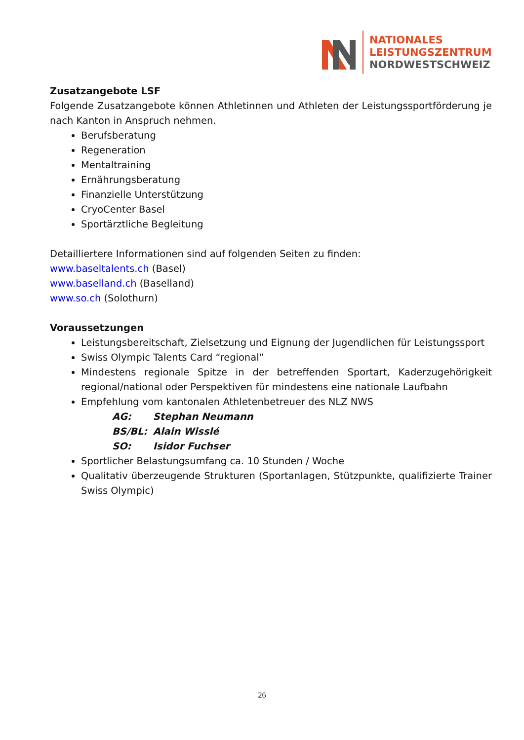NATIONALES
LEISTUNGSZENTRUM
NORDWESTSCHWEIZ
Zusatzangebote LSF
Folgende Zusatzangebote können Athletinnen und Athleten der Leistungssport­förderung je nach Kanton in Anspruch nehmen.
Berufsberatung
Regeneration
Mentaltraining
Ernährungsberatung
Finanzielle Unterstützung
CryoCenter Basel
Sportärztliche Begleitung
Detailliertere Informationen sind auf folgenden Seiten zu finden:
www.baseltalents.ch (Basel)
www.baselland.ch (Baselland)
www.so.ch (Solothurn)
Voraussetzungen
Leistungsbereitschaft, Zielsetzung und Eignung der Jugendlichen für Leistungssport
Swiss Olympic Talents Card “regional”
Mindestens regionale Spitze in der betreffenden Sportart, Kaderzugehörigkeit regional/national oder Perspektiven für mindestens eine nationale Laufbahn
Empfehlung vom kantonalen Athletenbetreuer des NLZ NWS
AG: Stephan Neumann
BS/BL: Alain Wisslé
SO: Isidor Fuchser
Sportlicher Belastungsumfang ca. 10 Stunden / Woche
Qualitativ überzeugende Strukturen (Sportanlagen, Stützpunkte, qualifizierte Trainer Swiss Olympic)
26